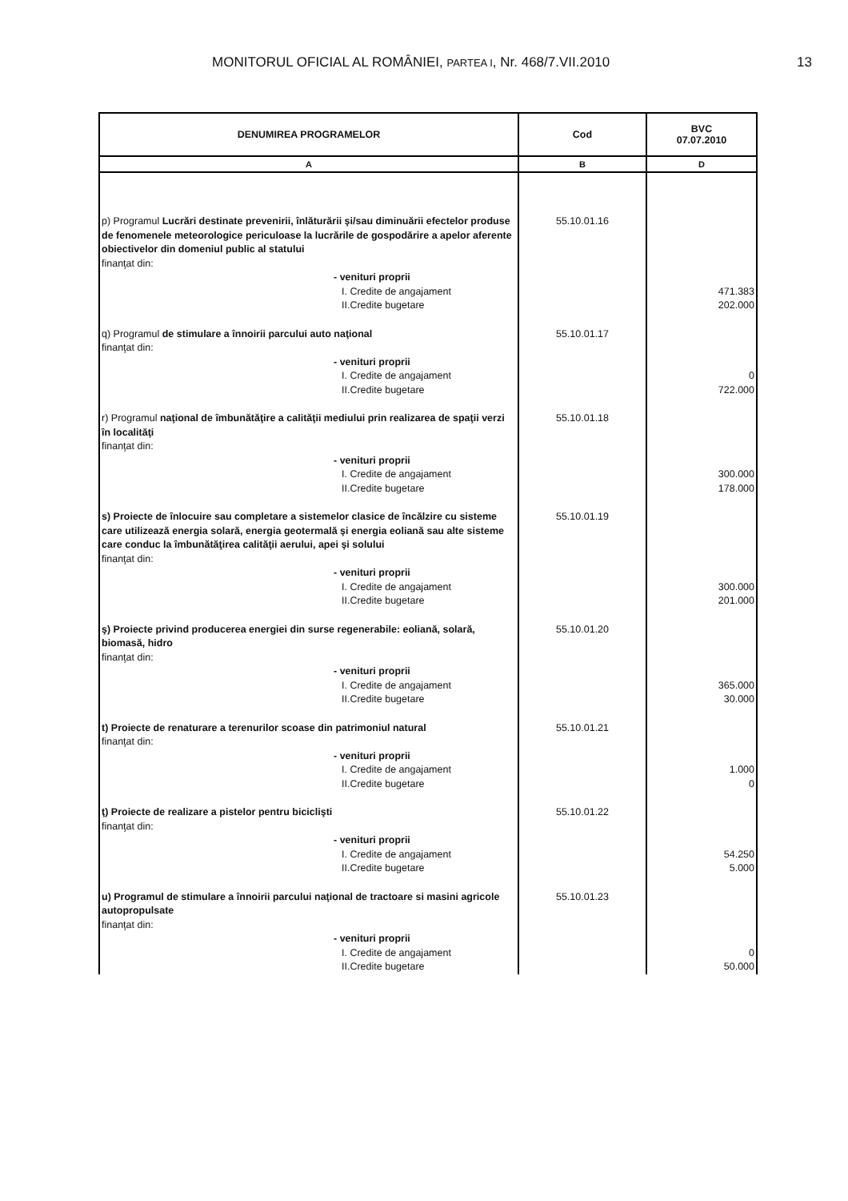MONITORUL OFICIAL AL ROMÂNIEI, PARTEA I, Nr. 468/7.VII.2010 13
| DENUMIREA PROGRAMELOR | Cod | BVC 07.07.2010 |
| --- | --- | --- |
| A | B | D |
| p) Programul Lucrări destinate prevenirii, înlăturării şi/sau diminuării efectelor produse de fenomenele meteorologice periculoase la lucrările de gospodărire a apelor aferente obiectivelor din domeniul public al statului finanţat din: - venituri proprii I. Credite de angajament II.Credite bugetare | 55.10.01.16 | 471.383 202.000 |
| q) Programul de stimulare a înnoirii parcului auto naţional finanţat din: - venituri proprii I. Credite de angajament II.Credite bugetare | 55.10.01.17 | 0 722.000 |
| r) Programul naţional de îmbunătăţire a calităţii mediului prin realizarea de spaţii verzi în localităţi finanţat din: - venituri proprii I. Credite de angajament II.Credite bugetare | 55.10.01.18 | 300.000 178.000 |
| s) Proiecte de înlocuire sau completare a sistemelor clasice de încălzire cu sisteme care utilizează energia solară, energia geotermală şi energia eoliană sau alte sisteme care conduc la îmbunătăţirea calităţii aerului, apei şi solului finanţat din: - venituri proprii I. Credite de angajament II.Credite bugetare | 55.10.01.19 | 300.000 201.000 |
| ş) Proiecte privind producerea energiei din surse regenerabile: eoliană, solară, biomasă, hidro finanţat din: - venituri proprii I. Credite de angajament II.Credite bugetare | 55.10.01.20 | 365.000 30.000 |
| t) Proiecte de renaturare a terenurilor scoase din patrimoniul natural finanţat din: - venituri proprii I. Credite de angajament II.Credite bugetare | 55.10.01.21 | 1.000 0 |
| ţ) Proiecte de realizare a pistelor pentru biciclişti finanţat din: - venituri proprii I. Credite de angajament II.Credite bugetare | 55.10.01.22 | 54.250 5.000 |
| u) Programul de stimulare a înnoirii parcului naţional de tractoare si masini agricole autopropulsate finanţat din: - venituri proprii I. Credite de angajament II.Credite bugetare | 55.10.01.23 | 0 50.000 |